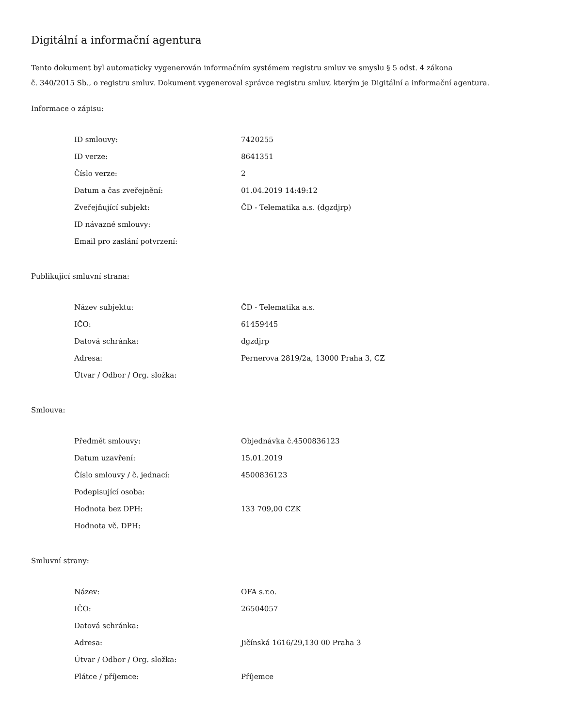Digitální a informační agentura
Tento dokument byl automaticky vygenerován informačním systémem registru smluv ve smyslu § 5 odst. 4 zákona
č. 340/2015 Sb., o registru smluv. Dokument vygeneroval správce registru smluv, kterým je Digitální a informační agentura.
Informace o zápisu:
| ID smlouvy: | 7420255 |
| ID verze: | 8641351 |
| Číslo verze: | 2 |
| Datum a čas zveřejnění: | 01.04.2019 14:49:12 |
| Zveřejňující subjekt: | ČD - Telematika a.s. (dgzdjrp) |
| ID návazné smlouvy: | |
| Email pro zaslání potvrzení: | |
Publikující smluvní strana:
| Název subjektu: | ČD - Telematika a.s. |
| IČO: | 61459445 |
| Datová schránka: | dgzdjrp |
| Adresa: | Pernerova 2819/2a, 13000 Praha 3, CZ |
| Útvar / Odbor / Org. složka: | |
Smlouva:
| Předmět smlouvy: | Objednávka č.4500836123 |
| Datum uzavření: | 15.01.2019 |
| Číslo smlouvy / č. jednací: | 4500836123 |
| Podepisující osoba: | |
| Hodnota bez DPH: | 133 709,00 CZK |
| Hodnota vč. DPH: | |
Smluvní strany:
| Název: | OFA s.r.o. |
| IČO: | 26504057 |
| Datová schránka: | |
| Adresa: | Jičínská 1616/29,130 00 Praha 3 |
| Útvar / Odbor / Org. složka: | |
| Plátce / příjemce: | Příjemce |